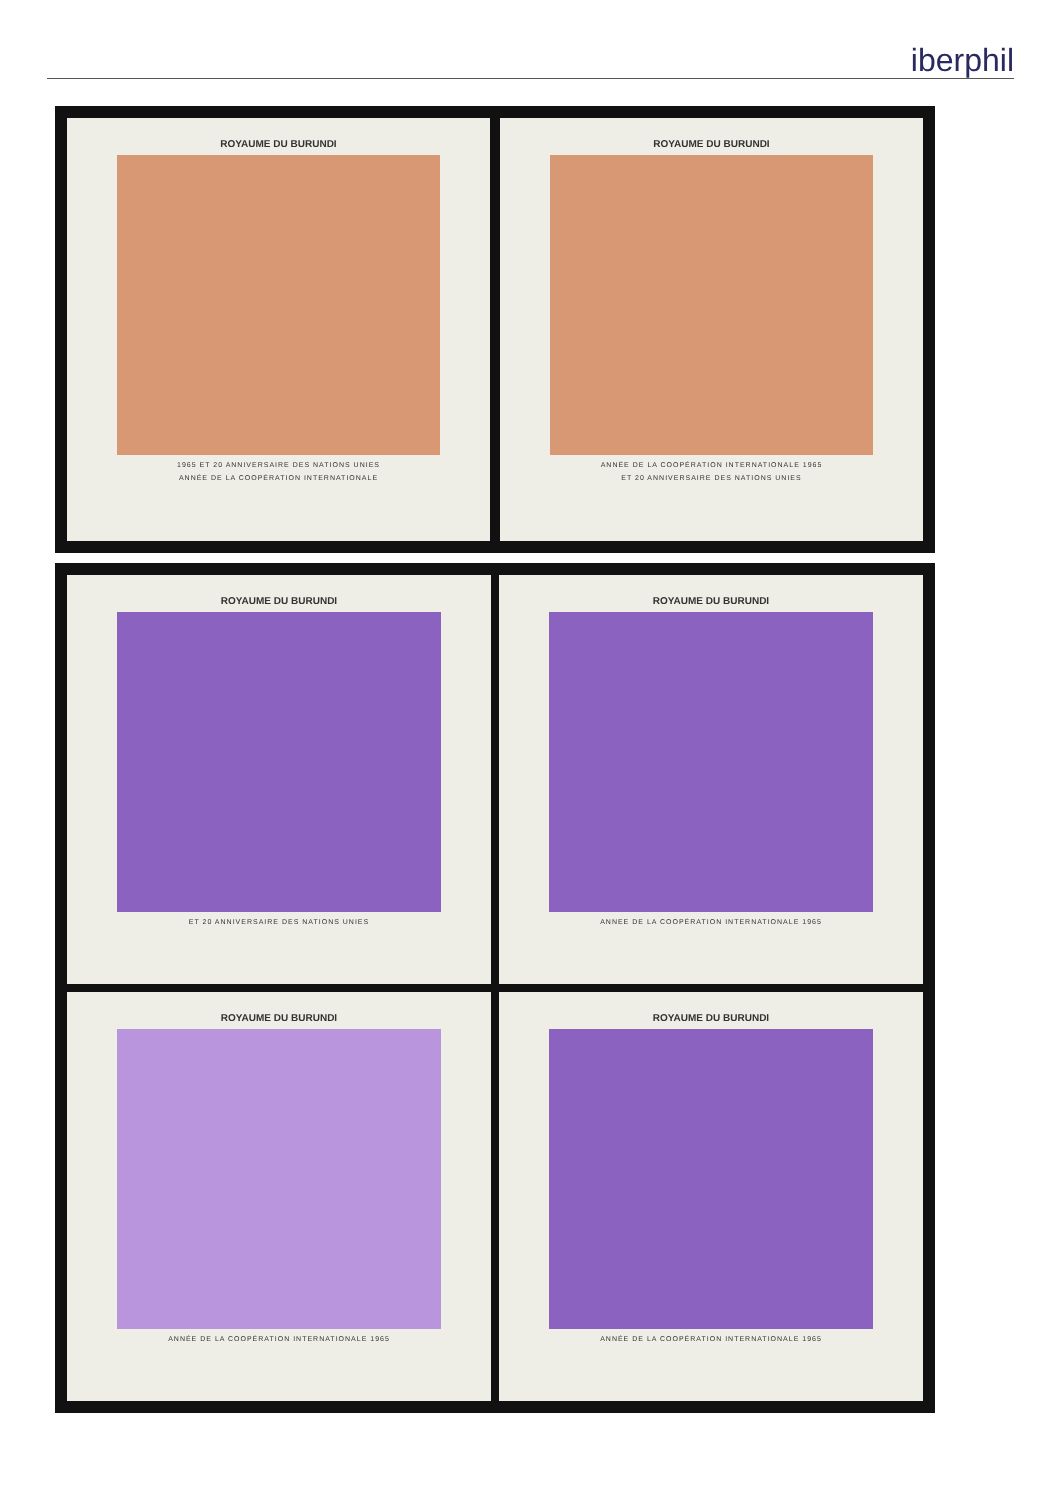iberphil
ROYAUME DU BURUNDI
1965 ET 20 ANNIVERSAIRE DES NATIONS UNIES
ANNÉE DE LA COOPÉRATION INTERNATIONALE
ROYAUME DU BURUNDI
ANNÉE DE LA COOPÉRATION INTERNATIONALE 1965
ET 20 ANNIVERSAIRE DES NATIONS UNIES
ROYAUME DU BURUNDI
ET 20 ANNIVERSAIRE DES NATIONS UNIES
ROYAUME DU BURUNDI
ANNEE DE LA COOPÉRATION INTERNATIONALE 1965
ROYAUME DU BURUNDI
ANNÉE DE LA COOPÉRATION INTERNATIONALE 1965
ROYAUME DU BURUNDI
ANNÉE DE LA COOPÉRATION INTERNATIONALE 1965